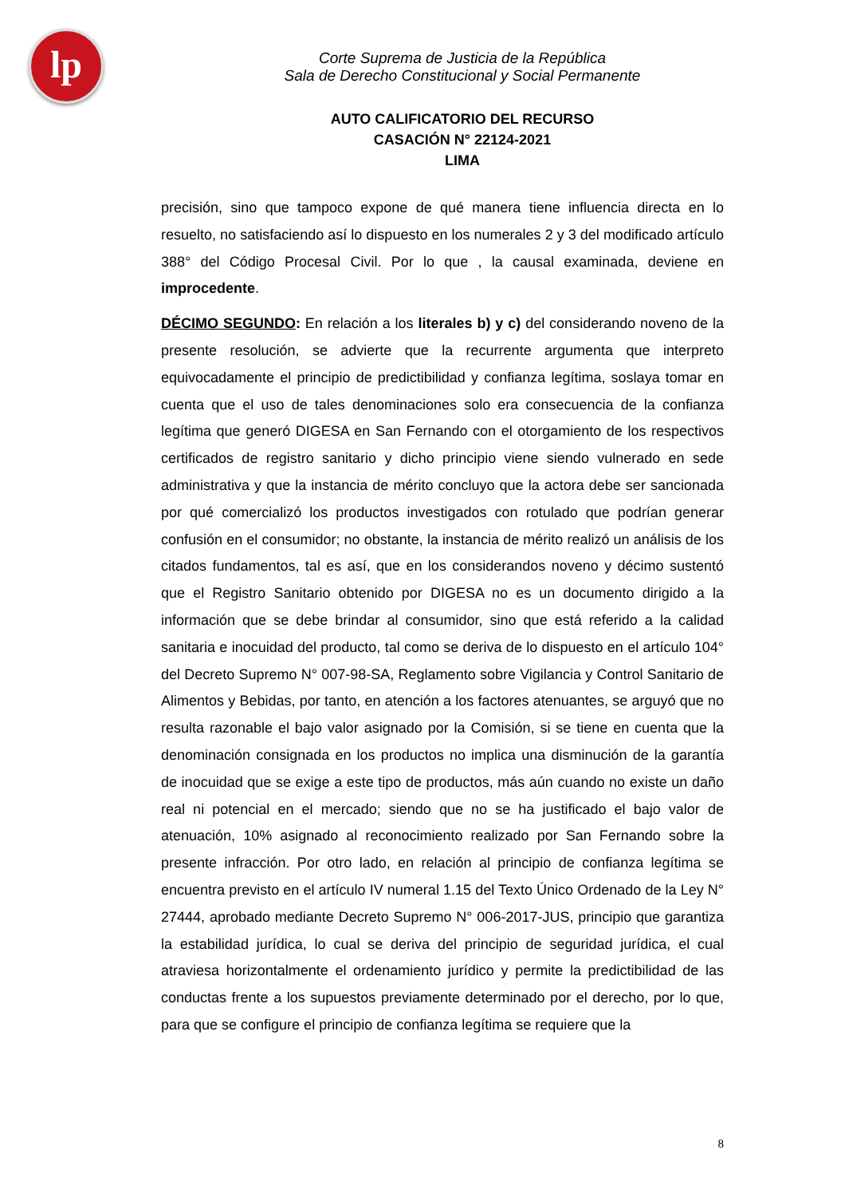lp
Corte Suprema de Justicia de la República
Sala de Derecho Constitucional y Social Permanente
AUTO CALIFICATORIO DEL RECURSO
CASACIÓN N° 22124-2021
LIMA
precisión, sino que tampoco expone de qué manera tiene influencia directa en lo resuelto, no satisfaciendo así lo dispuesto en los numerales 2 y 3 del modificado artículo 388° del Código Procesal Civil. Por lo que , la causal examinada, deviene en improcedente.
DÉCIMO SEGUNDO: En relación a los literales b) y c) del considerando noveno de la presente resolución, se advierte que la recurrente argumenta que interpreto equivocadamente el principio de predictibilidad y confianza legítima, soslaya tomar en cuenta que el uso de tales denominaciones solo era consecuencia de la confianza legítima que generó DIGESA en San Fernando con el otorgamiento de los respectivos certificados de registro sanitario y dicho principio viene siendo vulnerado en sede administrativa y que la instancia de mérito concluyo que la actora debe ser sancionada por qué comercializó los productos investigados con rotulado que podrían generar confusión en el consumidor; no obstante, la instancia de mérito realizó un análisis de los citados fundamentos, tal es así, que en los considerandos noveno y décimo sustentó que el Registro Sanitario obtenido por DIGESA no es un documento dirigido a la información que se debe brindar al consumidor, sino que está referido a la calidad sanitaria e inocuidad del producto, tal como se deriva de lo dispuesto en el artículo 104° del Decreto Supremo N° 007-98-SA, Reglamento sobre Vigilancia y Control Sanitario de Alimentos y Bebidas, por tanto, en atención a los factores atenuantes, se arguyó que no resulta razonable el bajo valor asignado por la Comisión, si se tiene en cuenta que la denominación consignada en los productos no implica una disminución de la garantía de inocuidad que se exige a este tipo de productos, más aún cuando no existe un daño real ni potencial en el mercado; siendo que no se ha justificado el bajo valor de atenuación, 10% asignado al reconocimiento realizado por San Fernando sobre la presente infracción. Por otro lado, en relación al principio de confianza legítima se encuentra previsto en el artículo IV numeral 1.15 del Texto Único Ordenado de la Ley N° 27444, aprobado mediante Decreto Supremo N° 006-2017-JUS, principio que garantiza la estabilidad jurídica, lo cual se deriva del principio de seguridad jurídica, el cual atraviesa horizontalmente el ordenamiento jurídico y permite la predictibilidad de las conductas frente a los supuestos previamente determinado por el derecho, por lo que, para que se configure el principio de confianza legítima se requiere que la
8